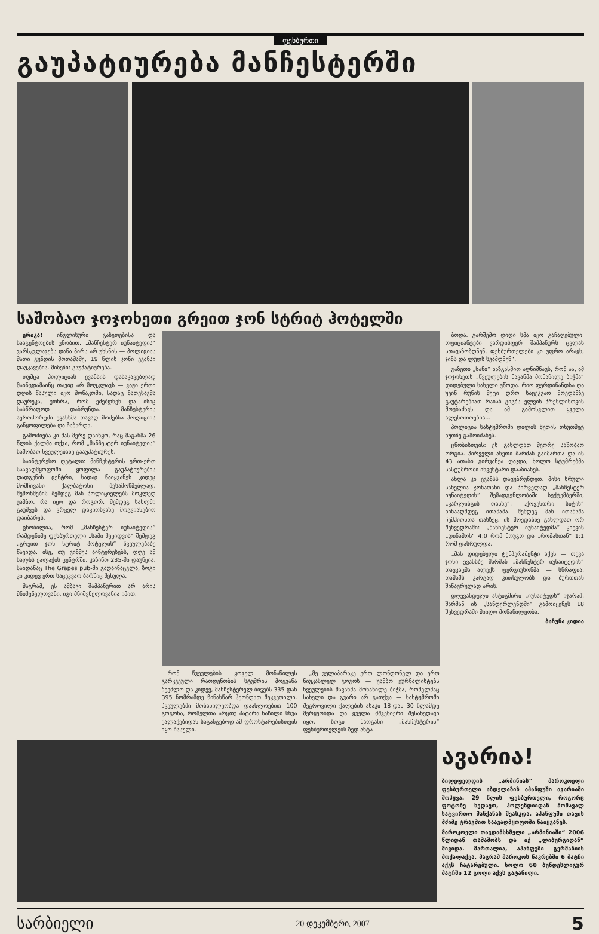ფეხბურთი
გაუპატიურება მანჩესტერში
საშობაო ჯოჯოხეთი გრეით ჯონ სტრიტ ჰოტელში
ერიკა! ინგლისური გაზეთებისა და სააგენტოების ცნობით, „მანჩესტერ იუნაიტედის“ ვარსკვლავებს დანა პირს არ უხსნის — პოლიციას მათი გუნდის მოთამაშე, 19 წლის ჯონი ევანსი დაუკავებია. მიზეზი: გაუპატიურება.
თუმცა პოლიციას ევანსის დასაკავებლად მაინცდამაინც თავიც არ მოუკლავს — ვაჟი ერთი დღის წასული იყო მონაკოში, სადაც ნათესავმა დაურეკა, უთხრა, რომ ეძებდნენ და ისიც სასწრაფოდ დაბრუნდა. მანჩესტერის აეროპორტში ევანსმა თავად მოძებნა პოლიციის განყოფილება და ჩაბარდა.
გამოძიება კი მას მერე დაიწყო, რაც მაგანმა 26 წლის ქალმა თქვა, რომ „მანჩესტერ იუნაიტედის“ საშობაო წვეულებაზე გააუპატიურეს.
საინტერესო დეტალი: მანჩესტერის ერთ-ერთ საავადმყოფოში ყოფილა გაუპატიურების დადგენის ცენტრი, სადაც წაიყვანეს კიდეც მომჩივანი ქალბატონი შესამოწმებლად. შემოწმების შემდეგ მან პოლიციელებს მოკლედ უამბო, რა იყო და როგორ, შემდეგ სახლში გაუშვეს და ვრცელ დაკითხვაზე მოგვიანებით დაიბარეს.
ცნობილია, რომ „მანჩესტერ იუნაიტედის“ რამდენიმე ფეხბურთელი „სამი შეყიდვის“ შემდეგ „გრეით ჯონ სტრიტ ჰოტელის“ წვეულებაზე წავიდა. ისე, თუ ვინმეს აინტერესებს, დღე ამ ხალხს ქალაქის ცენტრში, კაზინო 235-ში დაუწყია, საიდანაც The Grapes pub-ში გადაინაცვლა, ზოგი კი კიდევ ერთ საცეკვაო ბარშიც შესულა.
მაგრამ, ეს ამბავი შამპანურით არ არის მნიშვნელოვანი, იგი მნიშვნელოვანია იმით,
რომ წვეულების ყოველ მონაწილეს გარკვეული რაოდენობის სტუმრის მოყვანა შეეძლო და კიდევ, მანჩესტერელ ბიჭებს 335-დან 395 ნომრამდე წინასწარ ჰქონდათ შეკვეთილი. წვეულებში მონაწილეობდა დაახლოებით 100 გოგონა, რომელთა არცთუ პატარა ნაწილი სხვა ქალაქებიდან საგანგებოდ ამ დროსტარებისთვის იყო ჩასული.
„მე ველაპარაკე ერთ ლონდონელ და ერთ ნიუკასლელ გოგოს — უამბო ჟურნალისტებს წვეულების მავანმა მონაწილე ბიჭმა, რომელმაც სახელი და გვარი არ გათქვა — სასტუმროში შეგროვილი ქალების ასაკი 18-დან 30 წლამდე მერყეობდა და ყველა მშვენიერი შესახედავი იყო. ზოგი მათგანი „მანჩესტერის“ ფეხბურთელებს ზედ ახტა-
ბოდა. გარშემო დიდი სმა იყო გაჩაღებული. ოფიციანტები ვარდისფერ შამპანურს ცვლას სთავაზობდნენ, ფეხბურთელები კი უფრო არაყს, ჯინს და ლუდს სვამდნენ“.
გაზეთი „სანი“ ხაზგასმით აღნიშნავს, რომ აა, ამ ჯოჯოხეთს „წვეულების მავანმა მონაწილე ბიჭმა“ დიდებული სახელი უწოდა. რიო ფერდინანდსა და უეინ რუნის მეტი დრო საცეკვაო მოედანზე გაუტარებიათ რაიან გიგზს ელვის პრესლისთვის მოუბაძავს და ამ გამოსვლით ყველა ალეწოთოებია...
პოლიცია სასტუმროში დილის ხუთის თხუთმეტ წუთზე გამოიძახეს.
ცნობისთვის: ეს გახლდათ მეორე საშობაო ორგია. პირველი ასეთი შარშან გაიმართა და ის 43 ათასი გირვანქა დაჯდა, ხოლო სტუმრებმა სასტუმროში ინვენტარი დააზიანეს.
ახლა კი ევანსს დავუბრუნდეთ. მისი სრული სახელია ჯონათანი და პირველად „მანჩესტერ იუნაიტედის“ შემადგენლობაში სექტემბერში, „კარლინგის თასზე“, „ქოვენთრი სიტის“ წინააღმდეგ ითამაშა. შემდეგ მან ითამაშა ჩემპიონთა თასზეც. ის მოედანზე გახლდათ ორ შეხვედრაში: „მანჩესტერ იუნაიტედმა“ კიევის „დინამოს“ 4:0 რომ მოუგო და „რომასთან“ 1:1 რომ დასრულდა.
„მას დიდებული ტემპერამენტი აქვს — თქვა ჯონი ევანსზე შარშან „მანჩესტერ იუნაიტედის“ თავკაცმა ალექს ფერგიუსონმა — სწრაფია, თამაშს კარგად კითხულობს და ბურთთან შინაურულად არის.
დღევანდელი ანტიგმირი „იუნაიტედს“ იჯარაშ, შარშან ის „სანდერლენდში“ გამოიყენეს 18 შეხვედრაში მიიღო მონაწილეობა.
ბაჩუნა კიდია
ავარია!
ბილეფელდის „არმინიას“ მაროკოელი ფეხბურთელი აბდელაზიზ აჰანფუში ავარიაში მოჰყვა. 29 წლის ფეხბურთელი, როგორც ფოტოზე ხედავთ, ჰოლენდიიდან მომავალ სატვირთო მანქანას შეასკდა. აჰანფუში თავის მძიმე ტრავმით საავადმყოფოში წაიყვანეს.
მაროკოელი თავდამსხმელი „არმინიაში“ 2006 წლიდან თამაშობს და იქ „ლიბურგიდან“ მივიდა. მართალია, აჰანფუში გერმანიის მოქალაქეა, მაგრამ მაროკოს ნაკრებში 6 მატჩი აქვს ჩატარებული. ხოლო 60 ბუნდესლიგურ მატჩში 12 გოლი აქვს გატანილი.
სარბიელი 20 დეკემბერი, 2007 5